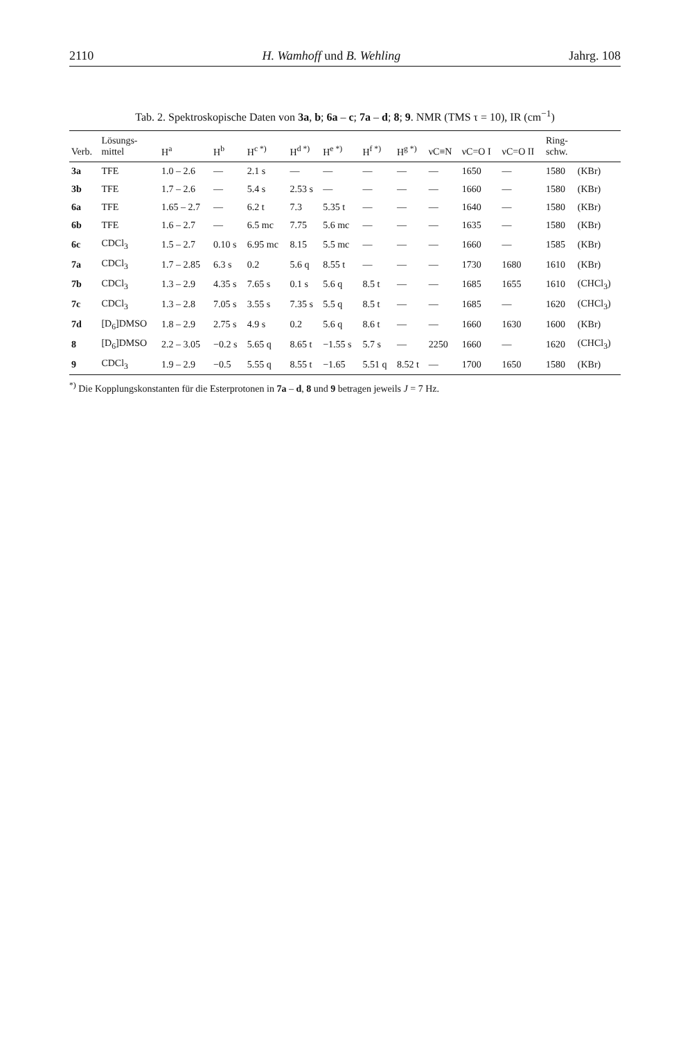2110 H. Wamhoff und B. Wehling Jahrg. 108
Tab. 2. Spektroskopische Daten von 3a, b; 6a – c; 7a – d; 8; 9. NMR (TMS τ = 10), IR (cm<sup>−1</sup>)
| Verb. | Lösungs- mittel | H<sup>a</sup> | H<sup>b</sup> | H<sup>c *)</sup> | H<sup>d *)</sup> | H<sup>e *)</sup> | H<sup>f *)</sup> | H<sup>g *)</sup> | νC≡N | νC=O I | νC=O II | Ring- schw. | |
| --- | --- | --- | --- | --- | --- | --- | --- | --- | --- | --- | --- | --- | --- |
| 3a | TFE | 1.0 – 2.6 | — | 2.1 s | — | — | — | — | — | 1650 | — | 1580 | (KBr) |
| 3b | TFE | 1.7 – 2.6 | — | 5.4 s | 2.53 s | — | — | — | — | 1660 | — | 1580 | (KBr) |
| 6a | TFE | 1.65 – 2.7 | — | 6.2 t | 7.3 | 5.35 t | — | — | — | 1640 | — | 1580 | (KBr) |
| 6b | TFE | 1.6 – 2.7 | — | 6.5 mc | 7.75 | 5.6 mc | — | — | — | 1635 | — | 1580 | (KBr) |
| 6c | CDCl<sub>3</sub> | 1.5 – 2.7 | 0.10 s | 6.95 mc | 8.15 | 5.5 mc | — | — | — | 1660 | — | 1585 | (KBr) |
| 7a | CDCl<sub>3</sub> | 1.7 – 2.85 | 6.3 s | 0.2 | 5.6 q | 8.55 t | — | — | — | 1730 | 1680 | 1610 | (KBr) |
| 7b | CDCl<sub>3</sub> | 1.3 – 2.9 | 4.35 s | 7.65 s | 0.1 s | 5.6 q | 8.5 t | — | — | 1685 | 1655 | 1610 | (CHCl<sub>3</sub>) |
| 7c | CDCl<sub>3</sub> | 1.3 – 2.8 | 7.05 s | 3.55 s | 7.35 s | 5.5 q | 8.5 t | — | — | 1685 | — | 1620 | (CHCl<sub>3</sub>) |
| 7d | [D<sub>6</sub>]DMSO | 1.8 – 2.9 | 2.75 s | 4.9 s | 0.2 | 5.6 q | 8.6 t | — | — | 1660 | 1630 | 1600 | (KBr) |
| 8 | [D<sub>6</sub>]DMSO | 2.2 – 3.05 | −0.2 s | 5.65 q | 8.65 t | −1.55 s | 5.7 s | — | 2250 | 1660 | — | 1620 | (CHCl<sub>3</sub>) |
| 9 | CDCl<sub>3</sub> | 1.9 – 2.9 | −0.5 | 5.55 q | 8.55 t | −1.65 | 5.51 q | 8.52 t | — | 1700 | 1650 | 1580 | (KBr) |
<sup>*)</sup> Die Kopplungskonstanten für die Esterprotonen in 7a – d, 8 und 9 betragen jeweils J = 7 Hz.